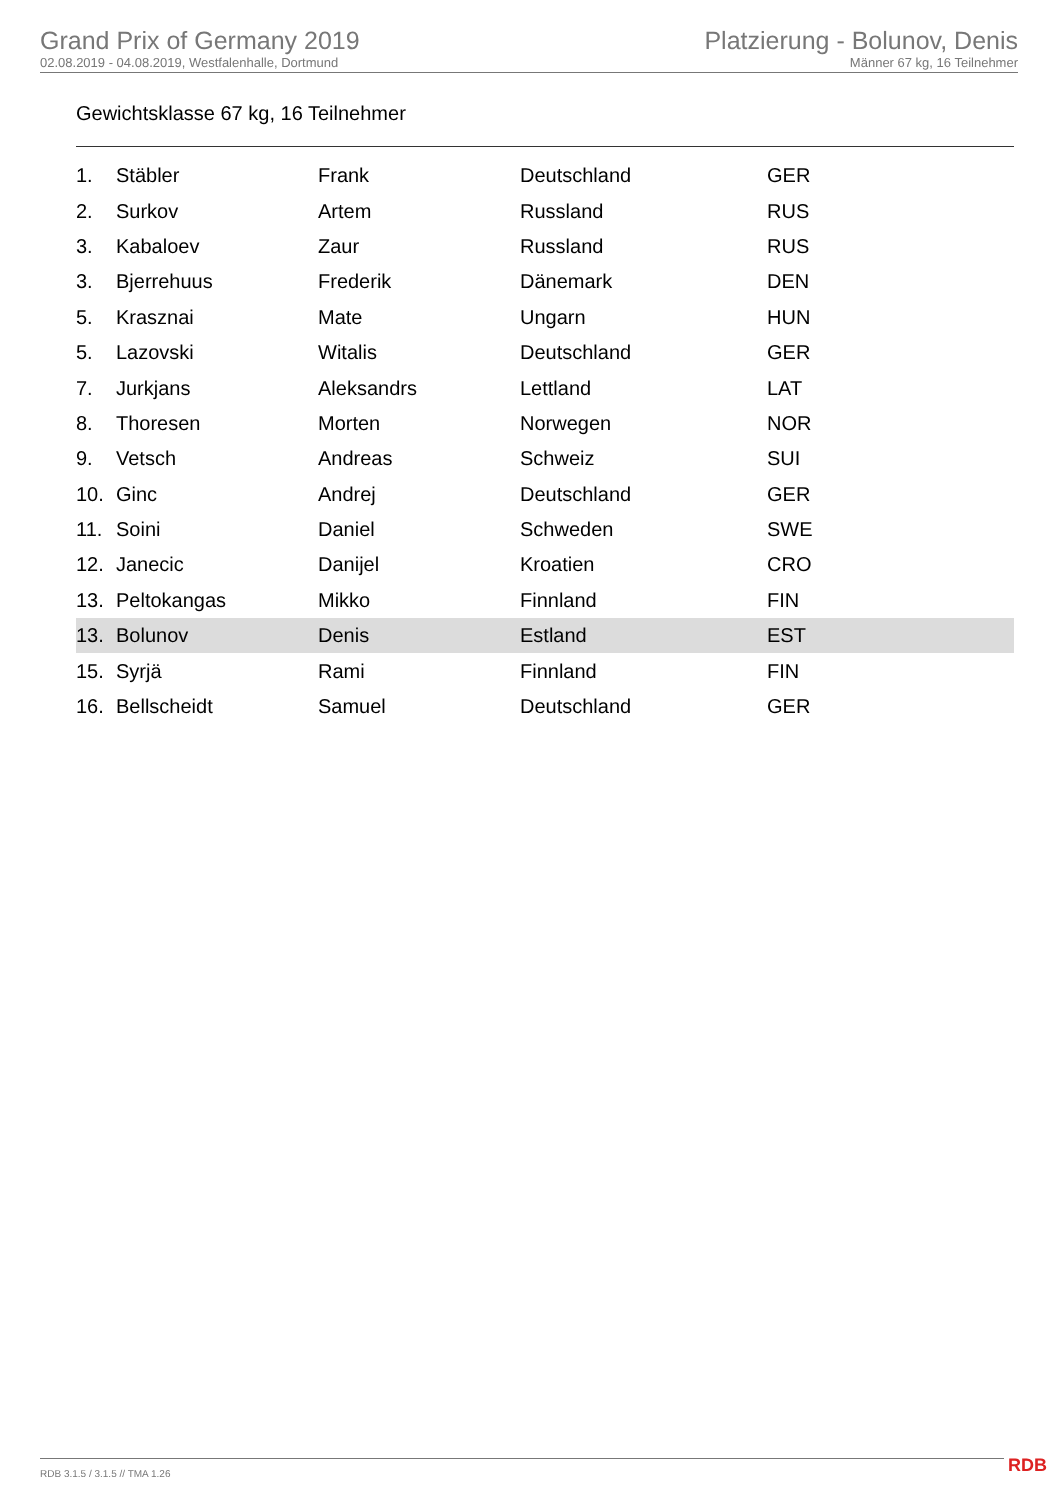Grand Prix of Germany 2019
02.08.2019 - 04.08.2019, Westfalenhalle, Dortmund
Platzierung - Bolunov, Denis
Männer 67 kg, 16 Teilnehmer
Gewichtsklasse 67 kg, 16 Teilnehmer
| 1. | Stäbler | Frank | Deutschland | GER |
| 2. | Surkov | Artem | Russland | RUS |
| 3. | Kabaloev | Zaur | Russland | RUS |
| 3. | Bjerrehuus | Frederik | Dänemark | DEN |
| 5. | Krasznai | Mate | Ungarn | HUN |
| 5. | Lazovski | Witalis | Deutschland | GER |
| 7. | Jurkjans | Aleksandrs | Lettland | LAT |
| 8. | Thoresen | Morten | Norwegen | NOR |
| 9. | Vetsch | Andreas | Schweiz | SUI |
| 10. | Ginc | Andrej | Deutschland | GER |
| 11. | Soini | Daniel | Schweden | SWE |
| 12. | Janecic | Danijel | Kroatien | CRO |
| 13. | Peltokangas | Mikko | Finnland | FIN |
| 13. | Bolunov | Denis | Estland | EST |
| 15. | Syrjä | Rami | Finnland | FIN |
| 16. | Bellscheidt | Samuel | Deutschland | GER |
RDB 3.1.5 / 3.1.5 // TMA 1.26 RDB